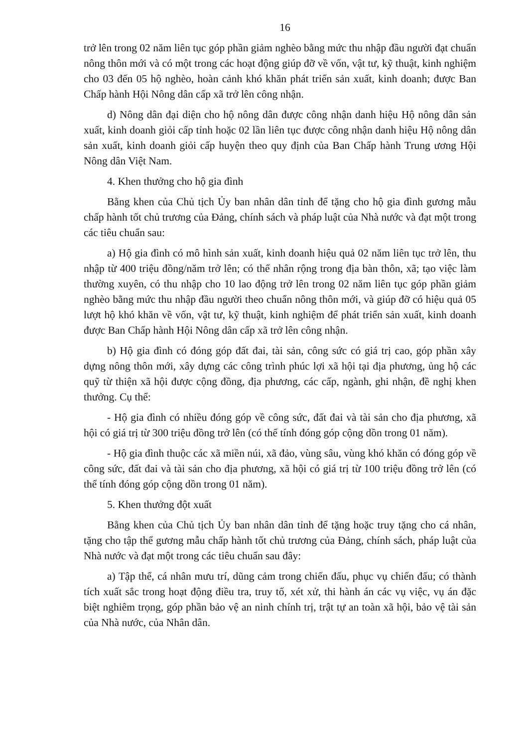16
trở lên trong 02 năm liên tục góp phần giảm nghèo bằng mức thu nhập đầu người đạt chuẩn nông thôn mới và có một trong các hoạt động giúp đỡ về vốn, vật tư, kỹ thuật, kinh nghiệm cho 03 đến 05 hộ nghèo, hoàn cảnh khó khăn phát triển sản xuất, kinh doanh; được Ban Chấp hành Hội Nông dân cấp xã trở lên công nhận.
d) Nông dân đại diện cho hộ nông dân được công nhận danh hiệu Hộ nông dân sản xuất, kinh doanh giỏi cấp tỉnh hoặc 02 lần liên tục được công nhận danh hiệu Hộ nông dân sản xuất, kinh doanh giỏi cấp huyện theo quy định của Ban Chấp hành Trung ương Hội Nông dân Việt Nam.
4. Khen thưởng cho hộ gia đình
Bằng khen của Chủ tịch Ủy ban nhân dân tỉnh để tặng cho hộ gia đình gương mẫu chấp hành tốt chủ trương của Đảng, chính sách và pháp luật của Nhà nước và đạt một trong các tiêu chuẩn sau:
a) Hộ gia đình có mô hình sản xuất, kinh doanh hiệu quả 02 năm liên tục trở lên, thu nhập từ 400 triệu đồng/năm trở lên; có thể nhân rộng trong địa bàn thôn, xã; tạo việc làm thường xuyên, có thu nhập cho 10 lao động trở lên trong 02 năm liên tục góp phần giảm nghèo bằng mức thu nhập đầu người theo chuẩn nông thôn mới, và giúp đỡ có hiệu quả 05 lượt hộ khó khăn về vốn, vật tư, kỹ thuật, kinh nghiệm để phát triển sản xuất, kinh doanh được Ban Chấp hành Hội Nông dân cấp xã trở lên công nhận.
b) Hộ gia đình có đóng góp đất đai, tài sản, công sức có giá trị cao, góp phần xây dựng nông thôn mới, xây dựng các công trình phúc lợi xã hội tại địa phương, ủng hộ các quỹ từ thiện xã hội được cộng đồng, địa phương, các cấp, ngành, ghi nhận, đề nghị khen thưởng. Cụ thể:
- Hộ gia đình có nhiều đóng góp về công sức, đất đai và tài sản cho địa phương, xã hội có giá trị từ 300 triệu đồng trở lên (có thể tính đóng góp cộng dồn trong 01 năm).
- Hộ gia đình thuộc các xã miền núi, xã đảo, vùng sâu, vùng khó khăn có đóng góp về công sức, đất đai và tài sản cho địa phương, xã hội có giá trị từ 100 triệu đồng trở lên (có thể tính đóng góp cộng dồn trong 01 năm).
5. Khen thưởng đột xuất
Bằng khen của Chủ tịch Ủy ban nhân dân tỉnh để tặng hoặc truy tặng cho cá nhân, tặng cho tập thể gương mẫu chấp hành tốt chủ trương của Đảng, chính sách, pháp luật của Nhà nước và đạt một trong các tiêu chuẩn sau đây:
a) Tập thể, cá nhân mưu trí, dũng cảm trong chiến đấu, phục vụ chiến đấu; có thành tích xuất sắc trong hoạt động điều tra, truy tố, xét xử, thi hành án các vụ việc, vụ án đặc biệt nghiêm trọng, góp phần bảo vệ an ninh chính trị, trật tự an toàn xã hội, bảo vệ tài sản của Nhà nước, của Nhân dân.